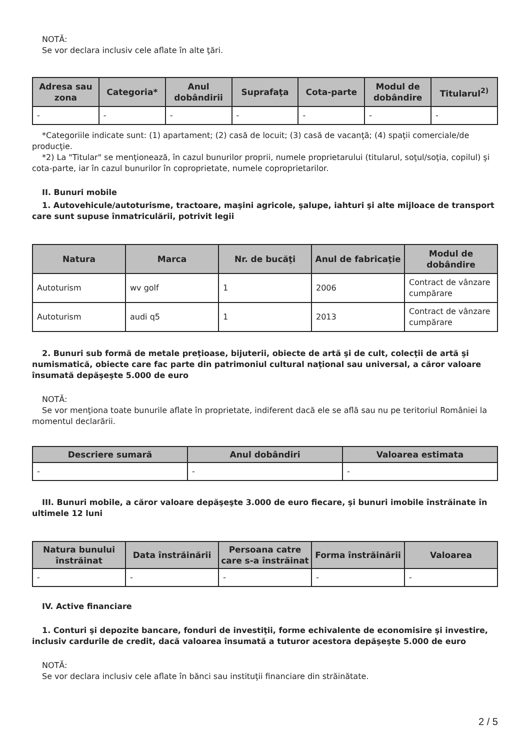NOTĂ:
Se vor declara inclusiv cele aflate în alte ţări.
| Adresa sau zona | Categoria* | Anul dobândirii | Suprafaţa | Cota-parte | Modul de dobândire | Titularul<sup>2)</sup> |
| --- | --- | --- | --- | --- | --- | --- |
| - | - | - | - | - | - | - |
*Categoriile indicate sunt: (1) apartament; (2) casă de locuit; (3) casă de vacanţă; (4) spaţii comerciale/de producţie.
*2) La "Titular" se menţionează, în cazul bunurilor proprii, numele proprietarului (titularul, soţul/soţia, copilul) şi cota-parte, iar în cazul bunurilor în coproprietate, numele coproprietarilor.
II. Bunuri mobile
1. Autovehicule/autoturisme, tractoare, maşini agricole, şalupe, iahturi şi alte mijloace de transport care sunt supuse înmatriculării, potrivit legii
| Natura | Marca | Nr. de bucăţi | Anul de fabricaţie | Modul de dobândire |
| --- | --- | --- | --- | --- |
| Autoturism | wv golf | 1 | 2006 | Contract de vânzare cumpărare |
| Autoturism | audi q5 | 1 | 2013 | Contract de vânzare cumpărare |
2. Bunuri sub formă de metale preţioase, bijuterii, obiecte de artă şi de cult, colecţii de artă şi numismatică, obiecte care fac parte din patrimoniul cultural naţional sau universal, a căror valoare însumată depăşeşte 5.000 de euro
NOTĂ:
Se vor menţiona toate bunurile aflate în proprietate, indiferent dacă ele se află sau nu pe teritoriul României la momentul declarării.
| Descriere sumară | Anul dobândiri | Valoarea estimata |
| --- | --- | --- |
| - | - | - |
III. Bunuri mobile, a căror valoare depăşeşte 3.000 de euro fiecare, şi bunuri imobile înstrăinate în ultimele 12 luni
| Natura bunului înstrăinat | Data înstrăinării | Persoana catre care s-a înstrăinat | Forma înstrăinării | Valoarea |
| --- | --- | --- | --- | --- |
| - | - | - | - | - |
IV. Active financiare
1. Conturi şi depozite bancare, fonduri de investiţii, forme echivalente de economisire şi investire, inclusiv cardurile de credit, dacă valoarea însumată a tuturor acestora depăşeşte 5.000 de euro
NOTĂ:
Se vor declara inclusiv cele aflate în bănci sau instituţii financiare din străinătate.
2 / 5